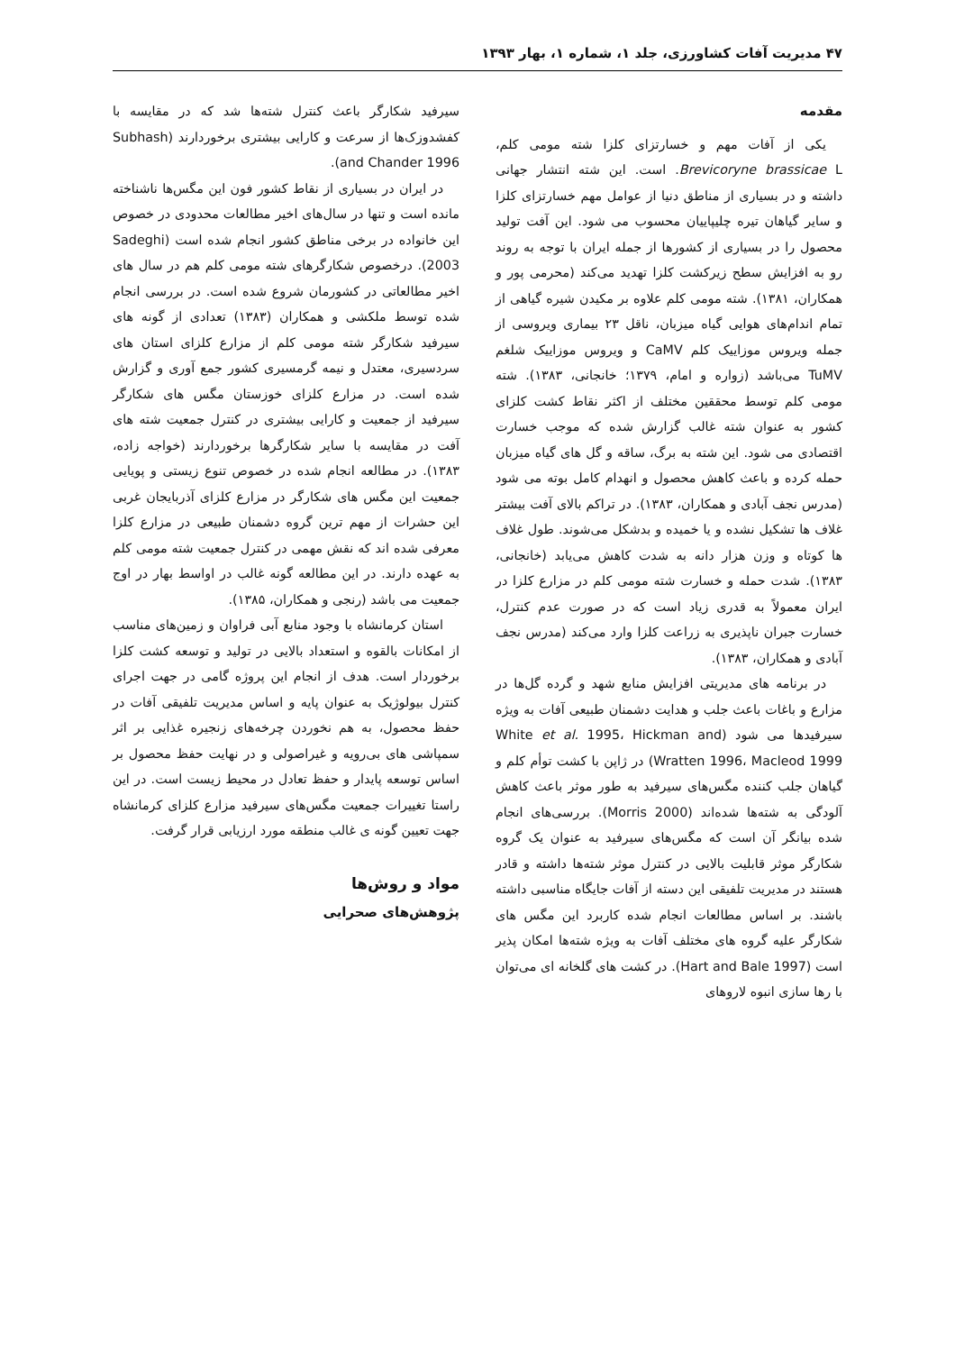۴۷ مدیریت آفات کشاورزی، جلد ۱، شماره ۱، بهار ۱۳۹۳
مقدمه
یکی از آفات مهم و خسارتزای کلزا شته مومی کلم، Brevicoryne brassicae L. است. این شته انتشار جهانی داشته و در بسیاری از مناطق دنیا از عوامل مهم خسارتزای کلزا و سایر گیاهان تیره چلیپاییان محسوب می شود. این آفت تولید محصول را در بسیاری از کشورها از جمله ایران با توجه به روند رو به افزایش سطح زیرکشت کلزا تهدید می‌کند (محرمی پور و همکاران، ۱۳۸۱). شته مومی کلم علاوه بر مکیدن شیره گیاهی از تمام اندام‌های هوایی گیاه میزبان، ناقل ۲۳ بیماری ویروسی از جمله ویروس موزاییک کلم CaMV و ویروس موزاییک شلغم TuMV می‌باشد (زواره و امام، ۱۳۷۹؛ خانجانی، ۱۳۸۳). شته مومی کلم توسط محققین مختلف از اکثر نقاط کشت کلزای کشور به عنوان شته غالب گزارش شده که موجب خسارت اقتصادی می شود. این شته به برگ، ساقه و گل های گیاه میزبان حمله کرده و باعث کاهش محصول و انهدام کامل بوته می شود (مدرس نجف آبادی و همکاران، ۱۳۸۳). در تراکم بالای آفت بیشتر غلاف ها تشکیل نشده و یا خمیده و بدشکل می‌شوند. طول غلاف ها کوتاه و وزن هزار دانه به شدت کاهش می‌یابد (خانجانی، ۱۳۸۳). شدت حمله و خسارت شته مومی کلم در مزارع کلزا در ایران معمولاً به قدری زیاد است که در صورت عدم کنترل، خسارت جبران ناپذیری به زراعت کلزا وارد می‌کند (مدرس نجف آبادی و همکاران، ۱۳۸۳).
در برنامه های مدیریتی افزایش منابع شهد و گرده گل‌ها در مزارع و باغات باعث جلب و هدایت دشمنان طبیعی آفات به ویژه سیرفیدها می شود (White et al. 1995، Hickman and Wratten 1996، Macleod 1999) در ژاپن با کشت توأم کلم و گیاهان جلب کننده مگس‌های سیرفید به طور موثر باعث کاهش آلودگی به شته‌ها شده‌اند (Morris 2000). بررسی‌های انجام شده بیانگر آن است که مگس‌های سیرفید به عنوان یک گروه شکارگر موثر قابلیت بالایی در کنترل موثر شته‌ها داشته و قادر هستند در مدیریت تلفیقی این دسته از آفات جایگاه مناسبی داشته باشند. بر اساس مطالعات انجام شده کاربرد این مگس های شکارگر علیه گروه های مختلف آفات به ویژه شته‌ها امکان پذیر است (Hart and Bale 1997). در کشت های گلخانه ای می‌توان با رها سازی انبوه لاروهای
سیرفید شکارگر باعث کنترل شته‌ها شد که در مقایسه با کفشدوزک‌ها از سرعت و کارایی بیشتری برخوردارند (Subhash and Chander 1996).
در ایران در بسیاری از نقاط کشور فون این مگس‌ها ناشناخته مانده است و تنها در سال‌های اخیر مطالعات محدودی در خصوص این خانواده در برخی مناطق کشور انجام شده است (Sadeghi 2003). درخصوص شکارگرهای شته مومی کلم هم در سال های اخیر مطالعاتی در کشورمان شروع شده است. در بررسی انجام شده توسط ملکشی و همکاران (۱۳۸۳) تعدادی از گونه های سیرفید شکارگر شته مومی کلم از مزارع کلزای استان های سردسیری، معتدل و نیمه گرمسیری کشور جمع آوری و گزارش شده است. در مزارع کلزای خوزستان مگس های شکارگر سیرفید از جمعیت و کارایی بیشتری در کنترل جمعیت شته های آفت در مقایسه با سایر شکارگرها برخوردارند (خواجه زاده، ۱۳۸۳). در مطالعه انجام شده در خصوص تنوع زیستی و پویایی جمعیت این مگس های شکارگر در مزارع کلزای آذربایجان غربی این حشرات از مهم ترین گروه دشمنان طبیعی در مزارع کلزا معرفی شده اند که نقش مهمی در کنترل جمعیت شته مومی کلم به عهده دارند. در این مطالعه گونه غالب در اواسط بهار در اوج جمعیت می باشد (رنجی و همکاران، ۱۳۸۵).
استان کرمانشاه با وجود منابع آبی فراوان و زمین‌های مناسب از امکانات بالقوه و استعداد بالایی در تولید و توسعه کشت کلزا برخوردار است. هدف از انجام این پروژه گامی در جهت اجرای کنترل بیولوژیک به عنوان پایه و اساس مدیریت تلفیقی آفات در حفظ محصول، به هم نخوردن چرخه‌های زنجیره غذایی بر اثر سمپاشی های بی‌رویه و غیراصولی و در نهایت حفظ محصول بر اساس توسعه پایدار و حفظ تعادل در محیط زیست است. در این راستا تغییرات جمعیت مگس‌های سیرفید مزارع کلزای کرمانشاه جهت تعیین گونه ی غالب منطقه مورد ارزیابی قرار گرفت.
مواد و روش‌ها
پژوهش‌های صحرایی